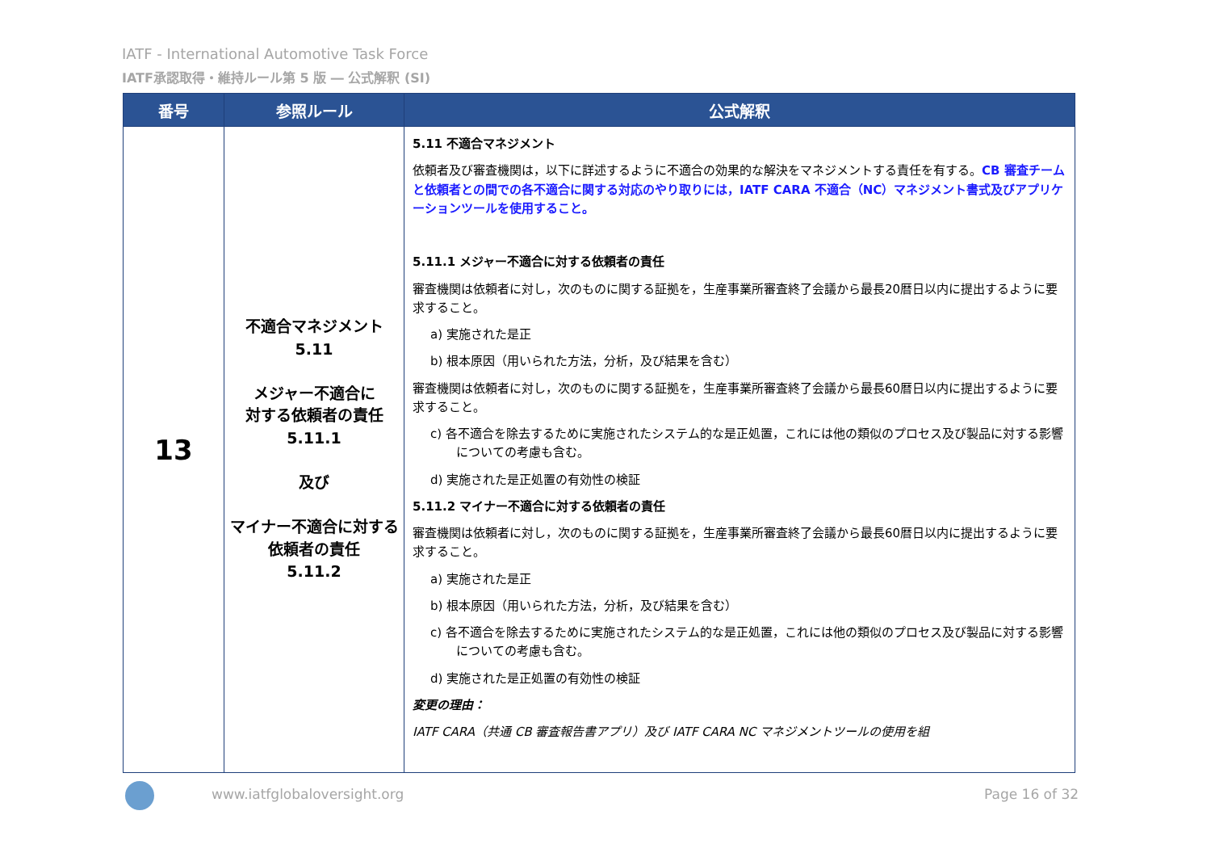IATF - International Automotive Task Force
IATF承認取得・維持ルール第 5 版 ― 公式解釈 (SI)
| 番号 | 参照ルール | 公式解釈 |
| --- | --- | --- |
| 13 | 不適合マネジメント 5.11 メジャー不適合に 対する依頼者の責任 5.11.1 及び マイナー不適合に対する依頼者の責任 5.11.2 | 5.11 不適合マネジメント 依頼者及び審査機関は，以下に詳述するように不適合の効果的な解決をマネジメントする責任を有する。 CB 審査チームと依頼者との間での各不適合に関する対応のやり取りには，IATF CARA 不適合（NC）マネジメント書式及びアプリケーションツールを使用すること。 5.11.1 メジャー不適合に対する依頼者の責任 審査機関は依頼者に対し，次のものに関する証拠を，生産事業所審査終了会議から最長20暦日以内に提出するように要求すること。 a) 実施された是正 b) 根本原因（用いられた方法，分析，及び結果を含む） 審査機関は依頼者に対し，次のものに関する証拠を，生産事業所審査終了会議から最長60暦日以内に提出するように要求すること。 c) 各不適合を除去するために実施されたシステム的な是正処置，これには他の類似のプロセス及び製品に対する影響についての考慮も含む。 d) 実施された是正処置の有効性の検証 5.11.2 マイナー不適合に対する依頼者の責任 審査機関は依頼者に対し，次のものに関する証拠を，生産事業所審査終了会議から最長60暦日以内に提出するように要求すること。 a) 実施された是正 b) 根本原因（用いられた方法，分析，及び結果を含む） c) 各不適合を除去するために実施されたシステム的な是正処置，これには他の類似のプロセス及び製品に対する影響についての考慮も含む。 d) 実施された是正処置の有効性の検証 変更の理由： IATF CARA（共通 CB 審査報告書アプリ）及び IATF CARA NC マネジメントツールの使用を組 |
www.iatfglobaloversight.org Page 16 of 32